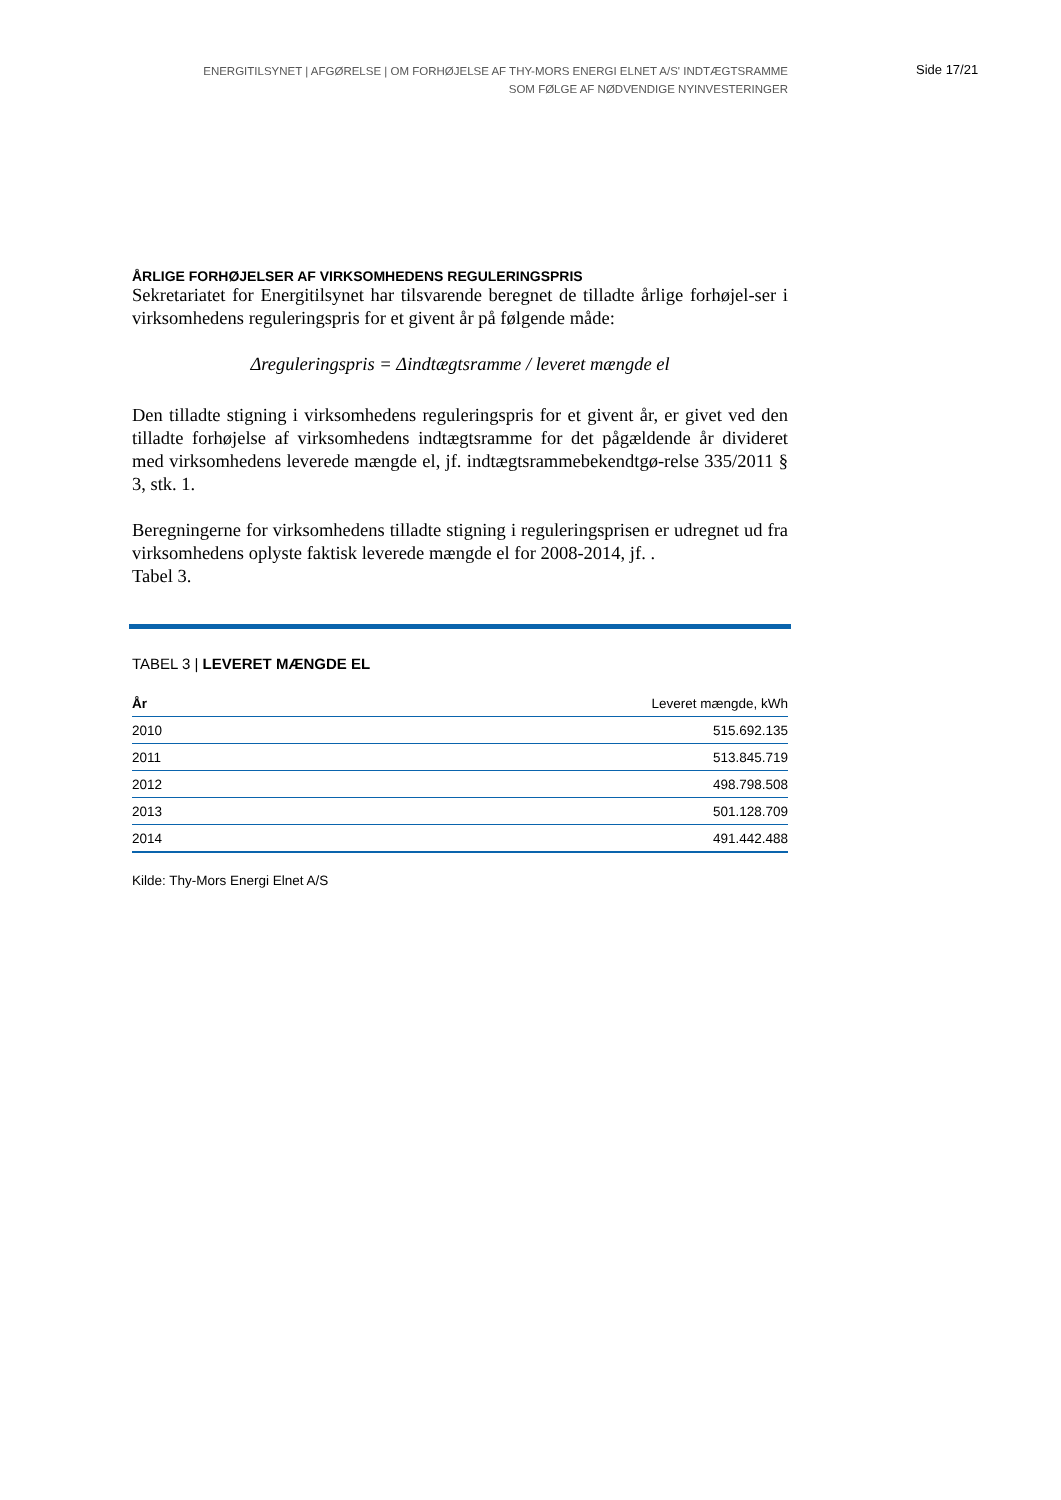ENERGITILSYNET | AFGØRELSE | OM FORHØJELSE AF THY-MORS ENERGI ELNET A/S' INDTÆGTSRAMME
SOM FØLGE AF NØDVENDIGE NYINVESTERINGER
Side 17/21
ÅRLIGE FORHØJELSER AF VIRKSOMHEDENS REGULERINGSPRIS
Sekretariatet for Energitilsynet har tilsvarende beregnet de tilladte årlige forhøjel-ser i virksomhedens reguleringspris for et givent år på følgende måde:
Δreguleringspris = Δindtægtsramme / leveret mængde el
Den tilladte stigning i virksomhedens reguleringspris for et givent år, er givet ved den tilladte forhøjelse af virksomhedens indtægtsramme for det pågældende år divideret med virksomhedens leverede mængde el, jf. indtægtsrammebekendtgø-relse 335/2011 § 3, stk. 1.
Beregningerne for virksomhedens tilladte stigning i reguleringsprisen er udregnet ud fra virksomhedens oplyste faktisk leverede mængde el for 2008-2014, jf. .
Tabel 3.
TABEL 3 | LEVERET MÆNGDE EL
| År | Leveret mængde, kWh |
| --- | --- |
| 2010 | 515.692.135 |
| 2011 | 513.845.719 |
| 2012 | 498.798.508 |
| 2013 | 501.128.709 |
| 2014 | 491.442.488 |
Kilde: Thy-Mors Energi Elnet A/S